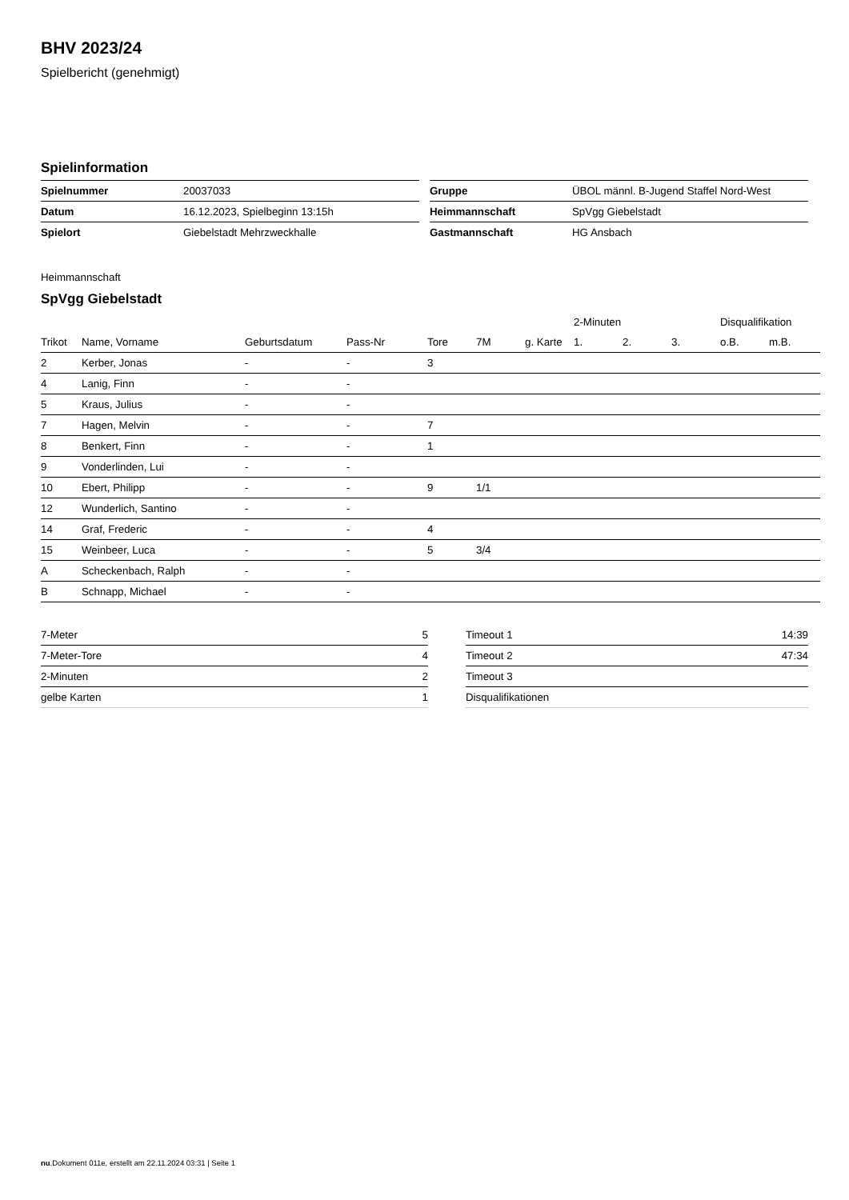BHV 2023/24
Spielbericht (genehmigt)
Spielinformation
| Spielnummer | 20037033 |
| Datum | 16.12.2023, Spielbeginn 13:15h |
| Spielort | Giebelstadt Mehrzweckhalle |
| Gruppe | ÜBOL männl. B-Jugend Staffel Nord-West |
| Heimmannschaft | SpVgg Giebelstadt |
| Gastmannschaft | HG Ansbach |
Heimmannschaft
SpVgg Giebelstadt
| | | | | | | | 2-Minuten | | | Disqualifikation | |
| --- | --- | --- | --- | --- | --- | --- | --- | --- | --- | --- | --- |
| Trikot | Name, Vorname | Geburtsdatum | Pass-Nr | Tore | 7M | g. Karte | 1. | 2. | 3. | o.B. | m.B. |
| 2 | Kerber, Jonas | - | - | 3 | | | | | | | |
| 4 | Lanig, Finn | - | - | | | | | | | | |
| 5 | Kraus, Julius | - | - | | | | | | | | |
| 7 | Hagen, Melvin | - | - | 7 | | | | | | | |
| 8 | Benkert, Finn | - | - | 1 | | | | | | | |
| 9 | Vonderlinden, Lui | - | - | | | | | | | | |
| 10 | Ebert, Philipp | - | - | 9 | 1/1 | | | | | | |
| 12 | Wunderlich, Santino | - | - | | | | | | | | |
| 14 | Graf, Frederic | - | - | 4 | | | | | | | |
| 15 | Weinbeer, Luca | - | - | 5 | 3/4 | | | | | | |
| A | Scheckenbach, Ralph | - | - | | | | | | | | |
| B | Schnapp, Michael | - | - | | | | | | | | |
| 7-Meter | 5 |
| 7-Meter-Tore | 4 |
| 2-Minuten | 2 |
| gelbe Karten | 1 |
| Timeout 1 | 14:39 |
| Timeout 2 | 47:34 |
| Timeout 3 | |
| Disqualifikationen | |
nu.Dokument 011e, erstellt am 22.11.2024 03:31 | Seite 1